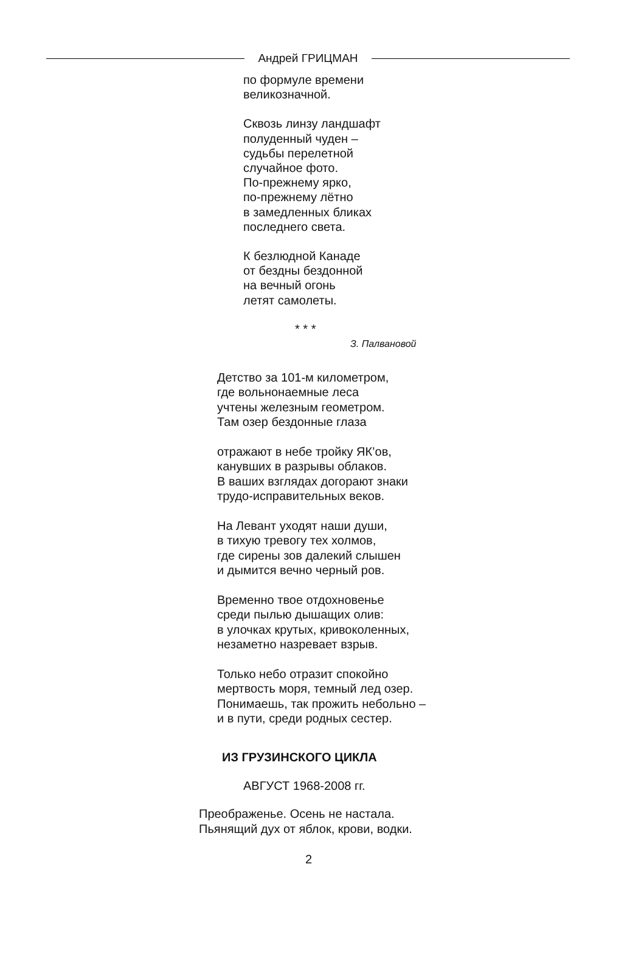Андрей ГРИЦМАН
по формуле времени
великозначной.
Сквозь линзу ландшафт
полуденный чуден –
судьбы перелетной
случайное фото.
По-прежнему ярко,
по-прежнему лётно
в замедленных бликах
последнего света.
К безлюдной Канаде
от бездны бездонной
на вечный огонь
летят самолеты.
* * *
З. Палвановой
Детство за 101-м километром,
где вольнонаемные леса
учтены железным геометром.
Там озер бездонные глаза
отражают в небе тройку ЯК’ов,
канувших в разрывы облаков.
В ваших взглядах догорают знаки
трудо-исправительных веков.
На Левант уходят наши души,
в тихую тревогу тех холмов,
где сирены зов далекий слышен
и дымится вечно черный ров.
Временно твое отдохновенье
среди пылью дышащих олив:
в улочках крутых, кривоколенных,
незаметно назревает взрыв.
Только небо отразит спокойно
мертвость моря, темный лед озер.
Понимаешь, так прожить небольно –
и в пути, среди родных сестер.
ИЗ ГРУЗИНСКОГО ЦИКЛА
АВГУСТ 1968-2008 гг.
Преображенье. Осень не настала.
Пьянящий дух от яблок, крови, водки.
2